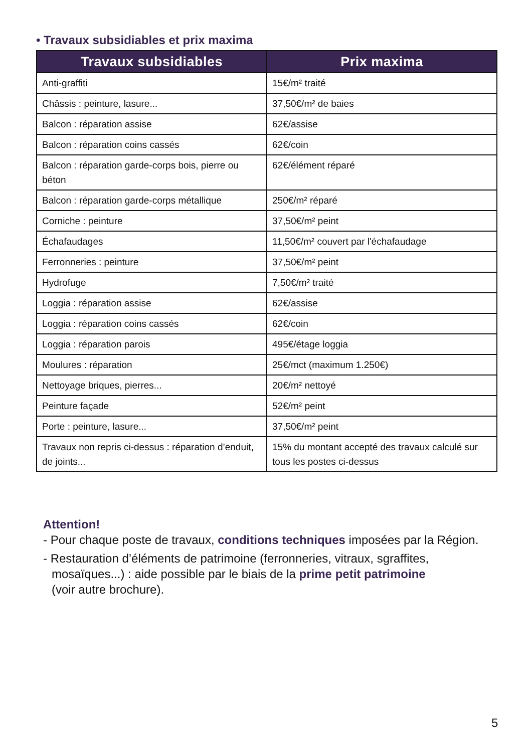• Travaux subsidiables et prix maxima
| Travaux subsidiables | Prix maxima |
| --- | --- |
| Anti-graffiti | 15€/m² traité |
| Châssis : peinture, lasure... | 37,50€/m² de baies |
| Balcon : réparation assise | 62€/assise |
| Balcon : réparation coins cassés | 62€/coin |
| Balcon : réparation garde-corps bois, pierre ou béton | 62€/élément réparé |
| Balcon : réparation garde-corps métallique | 250€/m² réparé |
| Corniche : peinture | 37,50€/m² peint |
| Échafaudages | 11,50€/m² couvert par l'échafaudage |
| Ferronneries : peinture | 37,50€/m² peint |
| Hydrofuge | 7,50€/m² traité |
| Loggia : réparation assise | 62€/assise |
| Loggia : réparation coins cassés | 62€/coin |
| Loggia : réparation parois | 495€/étage loggia |
| Moulures : réparation | 25€/mct (maximum 1.250€) |
| Nettoyage briques, pierres... | 20€/m² nettoyé |
| Peinture façade | 52€/m² peint |
| Porte : peinture, lasure... | 37,50€/m² peint |
| Travaux non repris ci-dessus : réparation d’enduit, de joints... | 15% du montant accepté des travaux calculé sur tous les postes ci-dessus |
Attention!
- Pour chaque poste de travaux, conditions techniques imposées par la Région.
- Restauration d’éléments de patrimoine (ferronneries, vitraux, sgraffites, mosaïques...) : aide possible par le biais de la prime petit patrimoine
(voir autre brochure).
5